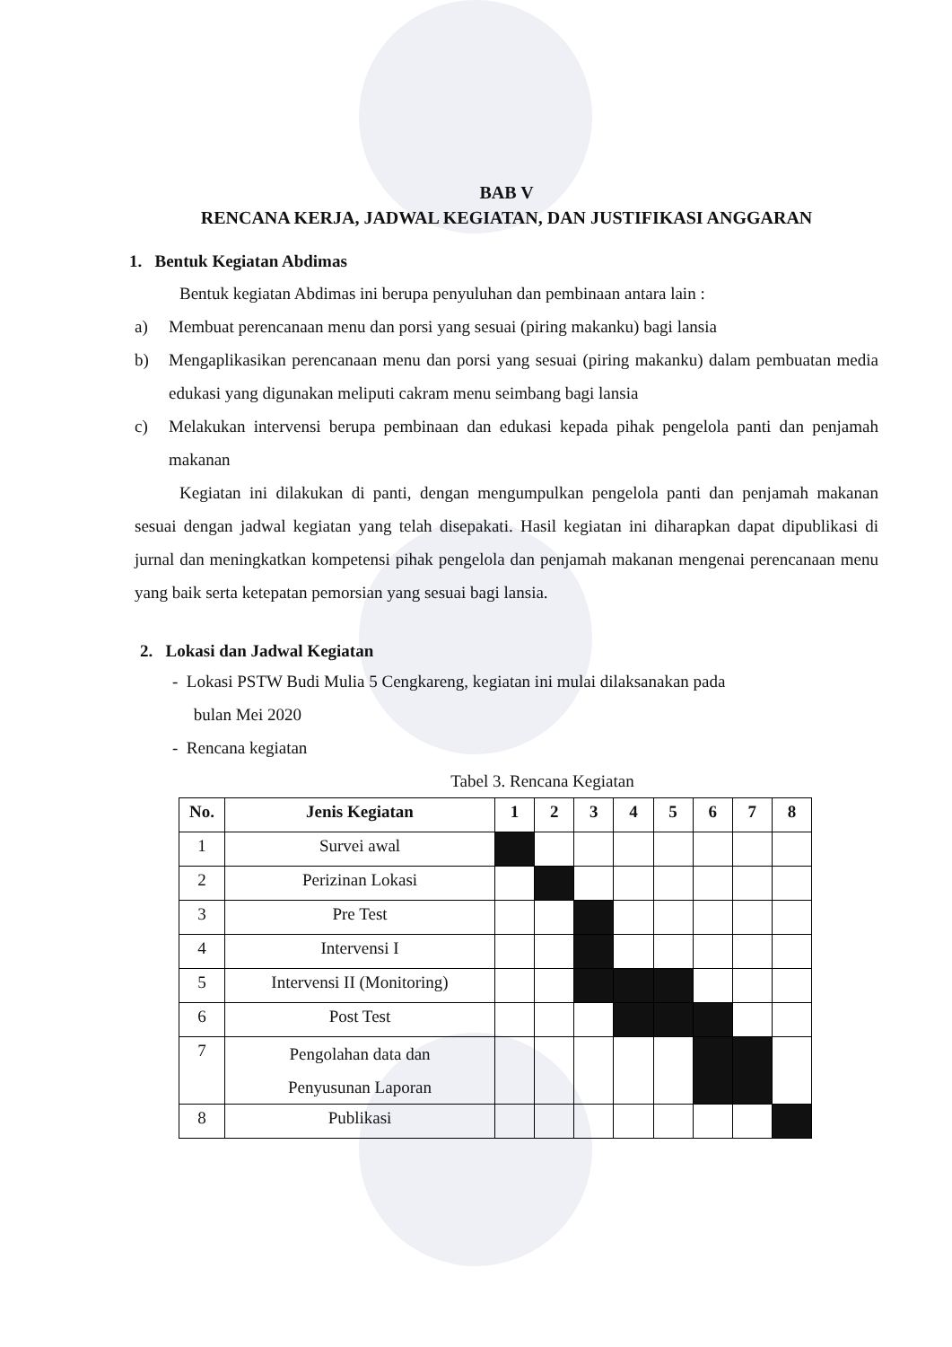BAB V
RENCANA KERJA, JADWAL KEGIATAN, DAN JUSTIFIKASI ANGGARAN
1. Bentuk Kegiatan Abdimas
Bentuk kegiatan Abdimas ini berupa penyuluhan dan pembinaan antara lain :
a) Membuat perencanaan menu dan porsi yang sesuai (piring makanku) bagi lansia
b) Mengaplikasikan perencanaan menu dan porsi yang sesuai (piring makanku) dalam pembuatan media edukasi yang digunakan meliputi cakram menu seimbang bagi lansia
c) Melakukan intervensi berupa pembinaan dan edukasi kepada pihak pengelola panti dan penjamah makanan
Kegiatan ini dilakukan di panti, dengan mengumpulkan pengelola panti dan penjamah makanan sesuai dengan jadwal kegiatan yang telah disepakati. Hasil kegiatan ini diharapkan dapat dipublikasi di jurnal dan meningkatkan kompetensi pihak pengelola dan penjamah makanan mengenai perencanaan menu yang baik serta ketepatan pemorsian yang sesuai bagi lansia.
2. Lokasi dan Jadwal Kegiatan
- Lokasi PSTW Budi Mulia 5 Cengkareng, kegiatan ini mulai dilaksanakan pada
bulan Mei 2020
- Rencana kegiatan
Tabel 3. Rencana Kegiatan
| No. | Jenis Kegiatan | 1 | 2 | 3 | 4 | 5 | 6 | 7 | 8 |
| --- | --- | --- | --- | --- | --- | --- | --- | --- | --- |
| 1 | Survei awal | | | | | | | | |
| 2 | Perizinan Lokasi | | | | | | | | |
| 3 | Pre Test | | | | | | | | |
| 4 | Intervensi I | | | | | | | | |
| 5 | Intervensi II (Monitoring) | | | | | | | | |
| 6 | Post Test | | | | | | | | |
| 7 | Pengolahan data dan Penyusunan Laporan | | | | | | | | |
| 8 | Publikasi | | | | | | | | |